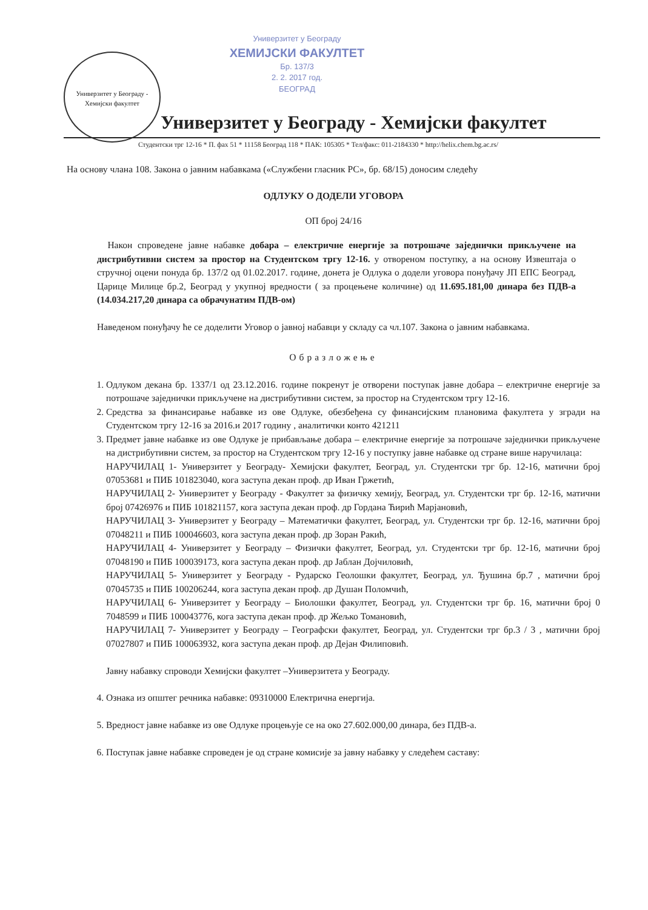Универзитет у Београду
ХЕМИЈСКИ ФАКУЛТЕТ
Бр. 137/3
2. 2. 2017 год.
БЕОГРАД
Универзитет у Београду - Хемијски факултет
Универзитет у Београду - Хемијски факултет
Студентски трг 12-16 * П. фах 51 * 11158 Београд 118 * ПАК: 105305 * Тел/факс: 011-2184330 * http://helix.chem.bg.ac.rs/
На основу члана 108. Закона о јавним набавкама («Службени гласник РС», бр. 68/15) доносим следећу
ОДЛУКУ О ДОДЕЛИ УГОВОРА
ОП број 24/16
Након спроведене јавне набавке добара – електричне енергије за потрошаче заједнички прикључене на дистрибутивни систем за простор на Студентском тргу 12-16. у отвореном поступку, а на основу Извештаја о стручној оцени понуда бр. 137/2 од 01.02.2017. године, донета је Одлука о додели уговора понуђачу ЈП ЕПС Београд, Царице Милице бр.2, Београд у укупној вредности ( за процењене количине) од 11.695.181,00 динара без ПДВ-а (14.034.217,20 динара са обрачунатим ПДВ-ом)
Наведеном понуђачу ће се доделити Уговор о јавној набавци у складу са чл.107. Закона о јавним набавкама.
Образложење
1. Одлуком декана бр. 1337/1 од 23.12.2016. године покренут је отворени поступак јавне добара – електричне енергије за потрошаче заједнички прикључене на дистрибутивни систем, за простор на Студентском тргу 12-16.
2. Средства за финансирање набавке из ове Одлуке, обезбеђена су финансијским плановима факултета у згради на Студентском тргу 12-16 за 2016.и 2017 годину , аналитички конто 421211
3. Предмет јавне набавке из ове Одлуке је прибављање добара – електричне енергије за потрошаче заједнички прикључене на дистрибутивни систем, за простор на Студентском тргу 12-16 у поступку јавне набавке од стране више наручилаца:
НАРУЧИЛАЦ 1- Универзитет у Београду- Хемијски факултет, Београд, ул. Студентски трг бр. 12-16, матични број 07053681 и ПИБ 101823040, кога заступа декан проф. др Иван Гржетић,
НАРУЧИЛАЦ 2- Универзитет у Београду - Факултет за физичку хемију, Београд, ул. Студентски трг бр. 12-16, матични број 07426976 и ПИБ 101821157, кога заступа декан проф. др Гордана Ћирић Марјановић,
НАРУЧИЛАЦ 3- Универзитет у Београду – Математички факултет, Београд, ул. Студентски трг бр. 12-16, матични број 07048211 и ПИБ 100046603, кога заступа декан проф. др Зоран Ракић,
НАРУЧИЛАЦ 4- Универзитет у Београду – Физички факултет, Београд, ул. Студентски трг бр. 12-16, матични број 07048190 и ПИБ 100039173, кога заступа декан проф. др Јаблан Дојчиловић,
НАРУЧИЛАЦ 5- Универзитет у Београду - Рударско Геолошки факултет, Београд, ул. Ђушина бр.7 , матични број 07045735 и ПИБ 100206244, кога заступа декан проф. др Душан Поломчић,
НАРУЧИЛАЦ 6- Универзитет у Београду – Биолошки факултет, Београд, ул. Студентски трг бр. 16, матични број 0 7048599 и ПИБ 100043776, кога заступа декан проф. др Жељко Томановић,
НАРУЧИЛАЦ 7- Универзитет у Београду – Географски факултет, Београд, ул. Студентски трг бр.3 / 3 , матични број 07027807 и ПИБ 100063932, кога заступа декан проф. др Дејан Филиповић.
Јавну набавку спроводи Хемијски факултет –Универзитета у Београду.
4. Ознака из општег речника набавке: 09310000 Електрична енергија.
5. Вредност јавне набавке из ове Одлуке процењује се на око 27.602.000,00 динара, без ПДВ-а.
6. Поступак јавне набавке спроведен је од стране комисије за јавну набавку у следећем саставу: